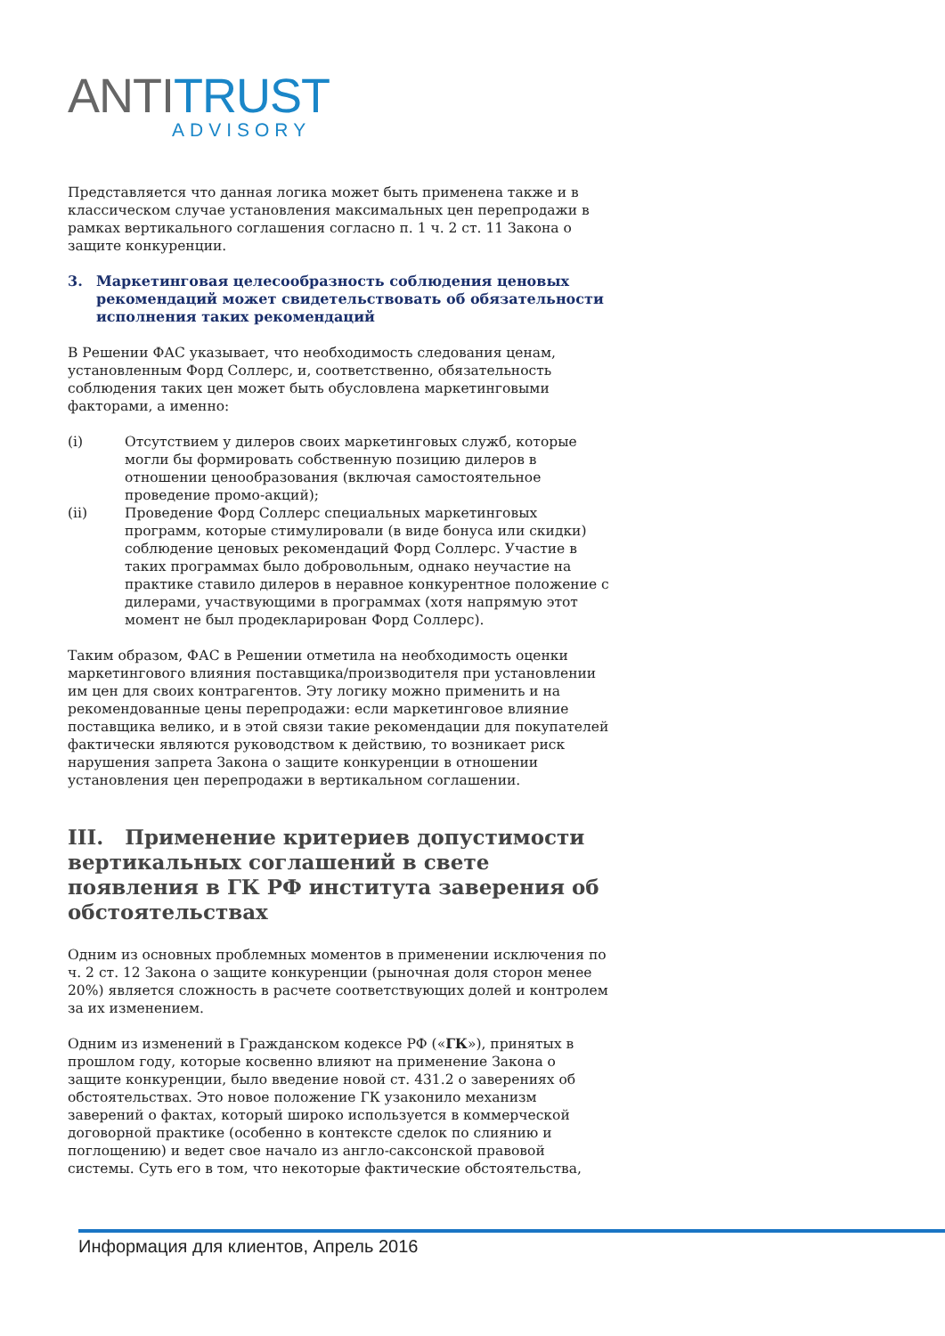ANTI TRUST
ADVISORY
Представляется что данная логика может быть применена также и в классическом случае установления максимальных цен перепродажи в рамках вертикального соглашения согласно п. 1 ч. 2 ст. 11 Закона о защите конкуренции.
3. Маркетинговая целесообразность соблюдения ценовых рекомендаций может свидетельствовать об обязательности исполнения таких рекомендаций
В Решении ФАС указывает, что необходимость следования ценам, установленным Форд Соллерс, и, соответственно, обязательность соблюдения таких цен может быть обусловлена маркетинговыми факторами, а именно:
(i) Отсутствием у дилеров своих маркетинговых служб, которые могли бы формировать собственную позицию дилеров в отношении ценообразования (включая самостоятельное проведение промо-акций);
(ii) Проведение Форд Соллерс специальных маркетинговых программ, которые стимулировали (в виде бонуса или скидки) соблюдение ценовых рекомендаций Форд Соллерс. Участие в таких программах было добровольным, однако неучастие на практике ставило дилеров в неравное конкурентное положение с дилерами, участвующими в программах (хотя напрямую этот момент не был продекларирован Форд Соллерс).
Таким образом, ФАС в Решении отметила на необходимость оценки маркетингового влияния поставщика/производителя при установлении им цен для своих контрагентов. Эту логику можно применить и на рекомендованные цены перепродажи: если маркетинговое влияние поставщика велико, и в этой связи такие рекомендации для покупателей фактически являются руководством к действию, то возникает риск нарушения запрета Закона о защите конкуренции в отношении установления цен перепродажи в вертикальном соглашении.
III. Применение критериев допустимости вертикальных соглашений в свете появления в ГК РФ института заверения об обстоятельствах
Одним из основных проблемных моментов в применении исключения по ч. 2 ст. 12 Закона о защите конкуренции (рыночная доля сторон менее 20%) является сложность в расчете соответствующих долей и контролем за их изменением.
Одним из изменений в Гражданском кодексе РФ («ГК»), принятых в прошлом году, которые косвенно влияют на применение Закона о защите конкуренции, было введение новой ст. 431.2 о заверениях об обстоятельствах. Это новое положение ГК узаконило механизм заверений о фактах, который широко используется в коммерческой договорной практике (особенно в контексте сделок по слиянию и поглощению) и ведет свое начало из англо-саксонской правовой системы. Суть его в том, что некоторые фактические обстоятельства,
Информация для клиентов, Апрель 2016